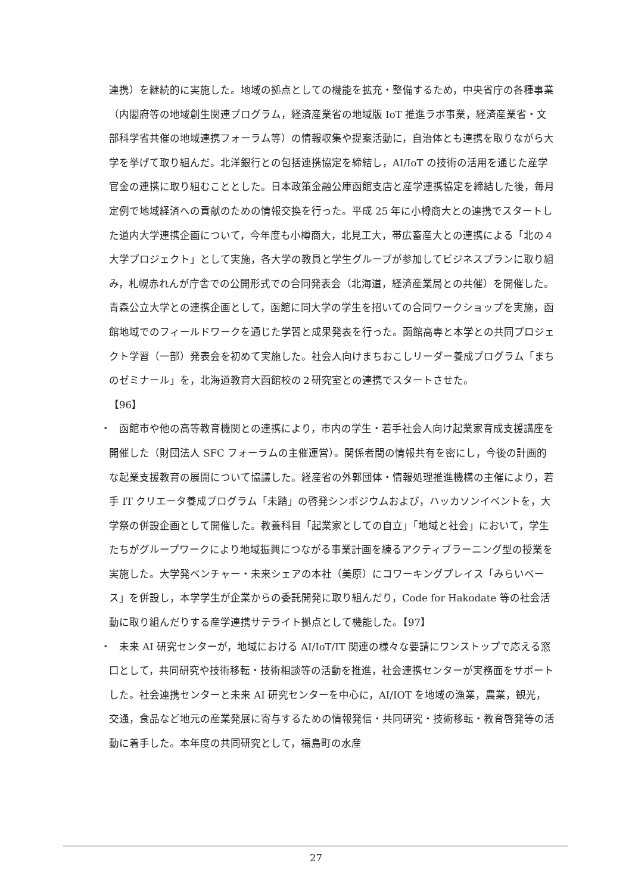連携）を継続的に実施した。地域の拠点としての機能を拡充・整備するため，中央省庁の各種事業（内閣府等の地域創生関連プログラム，経済産業省の地域版 IoT 推進ラボ事業，経済産業省・文部科学省共催の地域連携フォーラム等）の情報収集や提案活動に，自治体とも連携を取りながら大学を挙げて取り組んだ。北洋銀行との包括連携協定を締結し，AI/IoT の技術の活用を通じた産学官金の連携に取り組むこととした。日本政策金融公庫函館支店と産学連携協定を締結した後，毎月定例で地域経済への貢献のための情報交換を行った。平成 25 年に小樽商大との連携でスタートした道内大学連携企画について，今年度も小樽商大，北見工大，帯広畜産大との連携による「北の４大学プロジェクト」として実施，各大学の教員と学生グループが参加してビジネスプランに取り組み，札幌赤れんが庁舎での公開形式での合同発表会（北海道，経済産業局との共催）を開催した。青森公立大学との連携企画として，函館に同大学の学生を招いての合同ワークショップを実施，函館地域でのフィールドワークを通じた学習と成果発表を行った。函館高専と本学との共同プロジェクト学習（一部）発表会を初めて実施した。社会人向けまちおこしリーダー養成プログラム「まちのゼミナール」を，北海道教育大函館校の２研究室との連携でスタートさせた。
【96】
・　函館市や他の高等教育機関との連携により，市内の学生・若手社会人向け起業家育成支援講座を開催した（財団法人 SFC フォーラムの主催運営）。関係者間の情報共有を密にし，今後の計画的な起業支援教育の展開について協議した。経産省の外郭団体・情報処理推進機構の主催により，若手 IT クリエータ養成プログラム「未踏」の啓発シンポジウムおよび，ハッカソンイベントを，大学祭の併設企画として開催した。教養科目「起業家としての自立」「地域と社会」において，学生たちがグループワークにより地域振興につながる事業計画を練るアクティブラーニング型の授業を実施した。大学発ベンチャー・未来シェアの本社（美原）にコワーキングプレイス「みらいベース」を併設し，本学学生が企業からの委託開発に取り組んだり，Code for Hakodate 等の社会活動に取り組んだりする産学連携サテライト拠点として機能した。【97】
・　未来 AI 研究センターが，地域における AI/IoT/IT 関連の様々な要請にワンストップで応える窓口として，共同研究や技術移転・技術相談等の活動を推進，社会連携センターが実務面をサポートした。社会連携センターと未来 AI 研究センターを中心に，AI/IOT を地域の漁業，農業，観光，交通，食品など地元の産業発展に寄与するための情報発信・共同研究・技術移転・教育啓発等の活動に着手した。本年度の共同研究として，福島町の水産
27